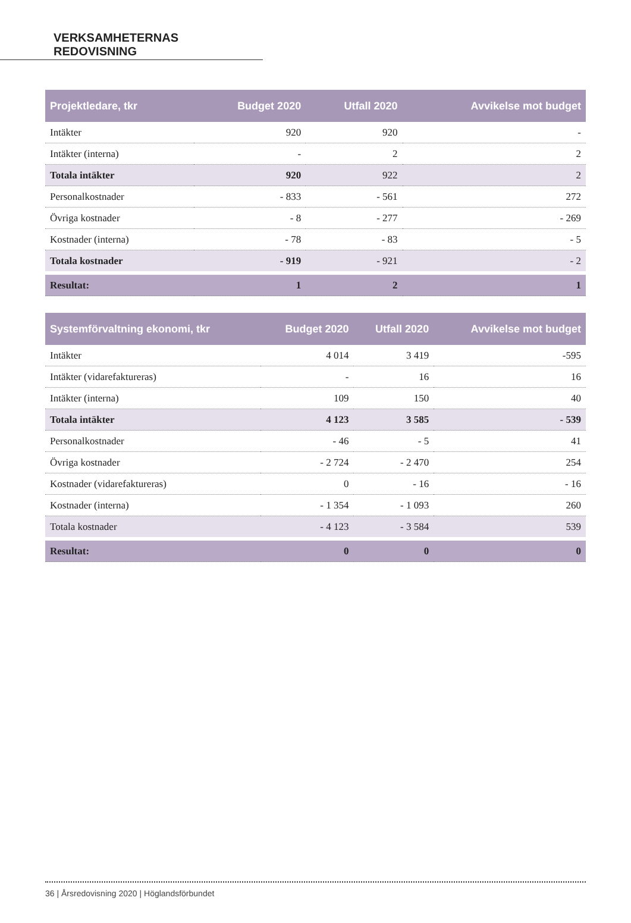VERKSAMHETERNAS REDOVISNING
| Projektledare, tkr | Budget 2020 | Utfall 2020 | Avvikelse mot budget |
| --- | --- | --- | --- |
| Intäkter | 920 | 920 | - |
| Intäkter (interna) | - | 2 | 2 |
| Totala intäkter | 920 | 922 | 2 |
| Personalkostnader | - 833 | - 561 | 272 |
| Övriga kostnader | - 8 | - 277 | - 269 |
| Kostnader (interna) | - 78 | - 83 | - 5 |
| Totala kostnader | - 919 | - 921 | - 2 |
| Resultat: | 1 | 2 | 1 |
| Systemförvaltning ekonomi, tkr | Budget 2020 | Utfall 2020 | Avvikelse mot budget |
| --- | --- | --- | --- |
| Intäkter | 4 014 | 3 419 | -595 |
| Intäkter (vidarefaktureras) | - | 16 | 16 |
| Intäkter (interna) | 109 | 150 | 40 |
| Totala intäkter | 4 123 | 3 585 | - 539 |
| Personalkostnader | - 46 | - 5 | 41 |
| Övriga kostnader | - 2 724 | - 2 470 | 254 |
| Kostnader (vidarefaktureras) | 0 | - 16 | - 16 |
| Kostnader (interna) | - 1 354 | - 1 093 | 260 |
| Totala kostnader | - 4 123 | - 3 584 | 539 |
| Resultat: | 0 | 0 | 0 |
36 | Årsredovisning 2020 | Höglandsförbundet